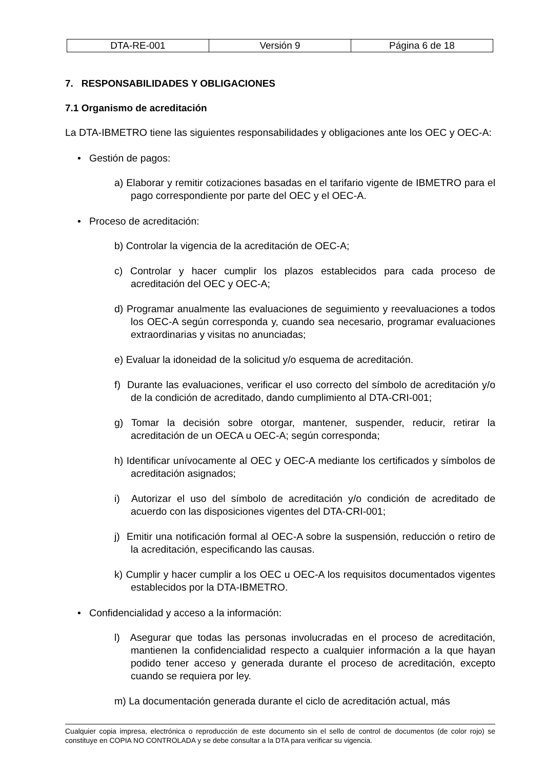| DTA-RE-001 | Versión 9 | Página 6 de 18 |
7. RESPONSABILIDADES Y OBLIGACIONES
7.1 Organismo de acreditación
La DTA-IBMETRO tiene las siguientes responsabilidades y obligaciones ante los OEC y OEC-A:
• Gestión de pagos:
a) Elaborar y remitir cotizaciones basadas en el tarifario vigente de IBMETRO para el pago correspondiente por parte del OEC y el OEC-A.
• Proceso de acreditación:
b) Controlar la vigencia de la acreditación de OEC-A;
c) Controlar y hacer cumplir los plazos establecidos para cada proceso de acreditación del OEC y OEC-A;
d) Programar anualmente las evaluaciones de seguimiento y reevaluaciones a todos los OEC-A según corresponda y, cuando sea necesario, programar evaluaciones extraordinarias y visitas no anunciadas;
e) Evaluar la idoneidad de la solicitud y/o esquema de acreditación.
f) Durante las evaluaciones, verificar el uso correcto del símbolo de acreditación y/o de la condición de acreditado, dando cumplimiento al DTA-CRI-001;
g) Tomar la decisión sobre otorgar, mantener, suspender, reducir, retirar la acreditación de un OECA u OEC-A; según corresponda;
h) Identificar unívocamente al OEC y OEC-A mediante los certificados y símbolos de acreditación asignados;
i) Autorizar el uso del símbolo de acreditación y/o condición de acreditado de acuerdo con las disposiciones vigentes del DTA-CRI-001;
j) Emitir una notificación formal al OEC-A sobre la suspensión, reducción o retiro de la acreditación, especificando las causas.
k) Cumplir y hacer cumplir a los OEC u OEC-A los requisitos documentados vigentes establecidos por la DTA-IBMETRO.
• Confidencialidad y acceso a la información:
l) Asegurar que todas las personas involucradas en el proceso de acreditación, mantienen la confidencialidad respecto a cualquier información a la que hayan podido tener acceso y generada durante el proceso de acreditación, excepto cuando se requiera por ley.
m) La documentación generada durante el ciclo de acreditación actual, más
Cualquier copia impresa, electrónica o reproducción de este documento sin el sello de control de documentos (de color rojo) se constituye en COPIA NO CONTROLADA y se debe consultar a la DTA para verificar su vigencia.